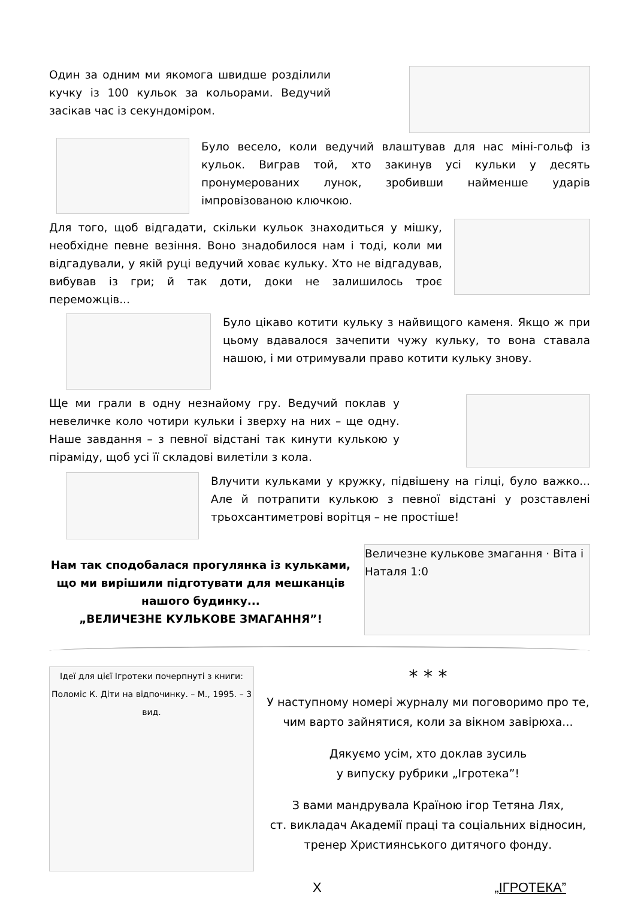Один за одним ми якомога швидше розділили кучку із 100 кульок за кольорами. Ведучий засікав час із секундоміром.
Було весело, коли ведучий влаштував для нас міні-гольф із кульок. Виграв той, хто закинув усі кульки у десять пронумерованих лунок, зробивши найменше ударів імпровізованою ключкою.
Для того, щоб відгадати, скільки кульок знаходиться у мішку, необхідне певне везіння. Воно знадобилося нам і тоді, коли ми відгадували, у якій руці ведучий ховає кульку. Хто не відгадував, вибував із гри; й так доти, доки не залишилось троє переможців...
Було цікаво котити кульку з найвищого каменя. Якщо ж при цьому вдавалося зачепити чужу кульку, то вона ставала нашою, і ми отримували право котити кульку знову.
Ще ми грали в одну незнайому гру. Ведучий поклав у невеличке коло чотири кульки і зверху на них – ще одну. Наше завдання – з певної відстані так кинути кулькою у піраміду, щоб усі її складові вилетіли з кола.
Влучити кульками у кружку, підвішену на гілці, було важко... Але й потрапити кулькою з певної відстані у розставлені трьохсантиметрові ворітця – не простіше!
Нам так сподобалася прогулянка із кульками, що ми вирішили підготувати для мешканців нашого будинку...
„ВЕЛИЧЕЗНЕ КУЛЬКОВЕ ЗМАГАННЯ”!
Величезне кулькове змагання · Віта і Наталя 1:0
Ідеї для цієї Ігротеки почерпнуті з книги: Поломіс К. Діти на відпочинку. – М., 1995. – 3 вид.
* * *
У наступному номері журналу ми поговоримо про те, чим варто зайнятися, коли за вікном завірюха...
Дякуємо усім, хто доклав зусиль
у випуску рубрики „Ігротека”!
З вами мандрувала Країною ігор Тетяна Лях,
ст. викладач Академії праці та соціальних відносин, тренер Християнського дитячого фонду.
X „ІГРОТЕКА”